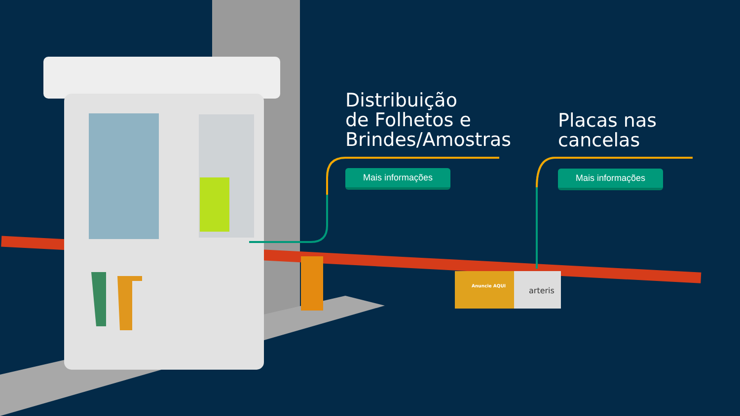Distribuição
de Folhetos e
Brindes/Amostras
Mais informações
Placas nas
cancelas
Mais informações
Anuncie AQUI arteris